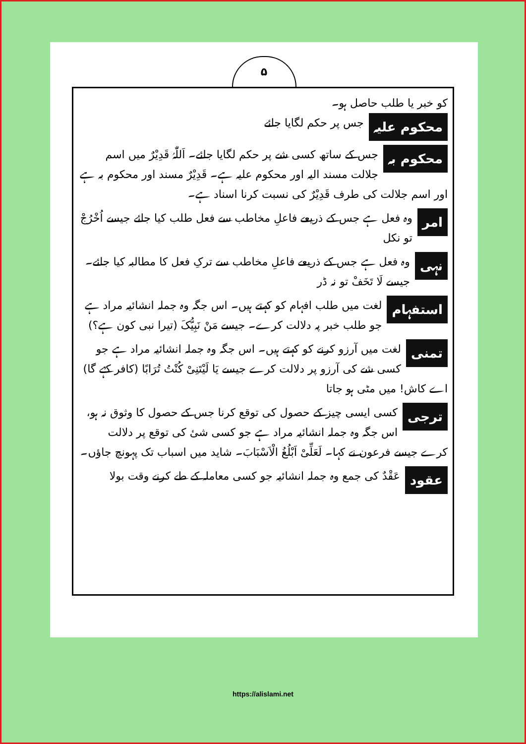۵
کو خبر یا طلب حاصل ہو۔
محکوم علیہ جس پر حکم لگایا جائے
محکوم بہ جس کے ساتھ کسی شے پر حکم لگایا جائے۔ اَللّٰہُ قَدِیْرٌ میں اسم جلالت مسند الیہ اور محکوم علیہ ہے۔ قَدِیْرٌ مسند اور محکوم بہ ہے اور اسم جلالت کی طرف قَدِیْرٌ کی نسبت کرنا اسناد ہے۔
امر وہ فعل ہے جس کے ذریعے فاعلِ مخاطب سے فعل طلب کیا جائے جیسے اُخْرُجْ تو نکل
نہی وہ فعل ہے جس کے ذریعے فاعلِ مخاطب سے ترکِ فعل کا مطالبہ کیا جائے۔ جیسے لَا تَخَفْ تو نہ ڈر
استفہام لغت میں طلب افہام کو کہتے ہیں۔ اس جگہ وہ جملہ انشائیہ مراد ہے جو طلب خبر پہ دلالت کرے۔ جیسے مَنْ نَبِیُّکَ (تیرا نبی کون ہے؟)
تمنی لغت میں آرزو کرنے کو کہتے ہیں۔ اس جگہ وہ جملہ انشائیہ مراد ہے جو کسی شے کی آرزو پر دلالت کرے جیسے یَا لَیْتَنِیْ کُنْتُ تُرَابًا (کافر کہے گا) اے کاش! میں مٹی ہو جاتا
ترجی کسی ایسی چیز کے حصول کی توقع کرنا جس کے حصول کا وثوق نہ ہو، اس جگہ وہ جملہ انشائیہ مراد ہے جو کسی شیٔ کی توقع پر دلالت کرے جیسے فرعون نے کہا۔ لَعَلِّیْ اَبْلُغُ الْاَسْبَابَ۔ شاید میں اسباب تک پہونچ جاؤں۔
عقود عَقْدٌ کی جمع وہ جملہ انشائیہ جو کسی معاملہ کے طے کرنے وقت بولا
https://alislami.net